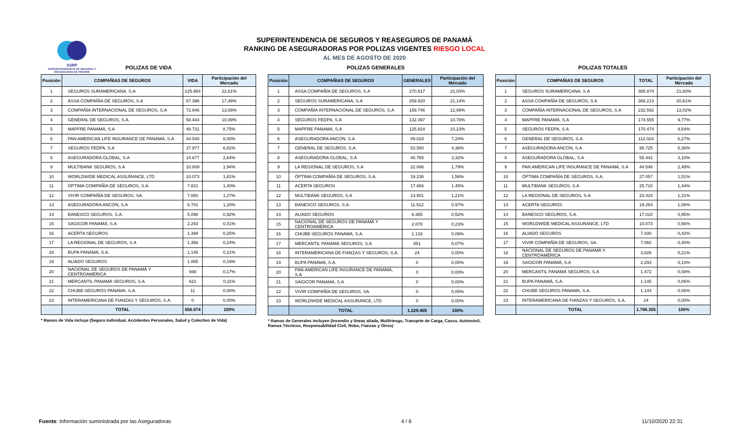SSRP
SUPERINTENDENCIA DE SEGUROS Y REASEGUROS DE PANAMÁ
SUPERINTENDENCIA DE SEGUROS Y REASEGUROS DE PANAMÁ
RANKING DE ASEGURADORAS POR POLIZAS VIGENTES RIESGO LOCAL
AL MES DE AGOSTO DE 2020
POLIZAS DE VIDA
| Posición | COMPAÑIAS DE SEGUROS | VIDA | Participación del Mercado |
| --- | --- | --- | --- |
| 1 | SEGUROS SURAMERICANA, S.A | 125.954 | 22,61% |
| 2 | ASSA COMPAÑÍA DE SEGUROS, S.A | 97.396 | 17,49% |
| 3 | COMPAÑÍA INTERNACIONAL DE SEGUROS, S.A | 72.846 | 13,08% |
| 4 | GENERAL DE SEGUROS, S.A. | 58.444 | 10,49% |
| 5 | MAPFRE PANAMÁ, S.A | 48.731 | 8,75% |
| 6 | PAN AMERICAN LIFE INSURANCE DE PANAMÁ, S.A | 44.548 | 8,00% |
| 7 | SEGUROS FEDPA, S.A | 37.977 | 6,82% |
| 8 | ASEGURADORA GLOBAL, S.A | 14.677 | 2,64% |
| 9 | MULTIBANK SEGUROS, S.A | 10.809 | 1,94% |
| 10 | WORLDWIDE MEDICAL ASSURANCE, LTD | 10.073 | 1,81% |
| 11 | ÓPTIMA COMPAÑÍA DE SEGUROS, S.A. | 7.821 | 1,40% |
| 12 | VIVIR COMPAÑÍA DE SEGUROS, SA. | 7.060 | 1,27% |
| 13 | ASEGURADORA ANCON, S.A | 6.701 | 1,20% |
| 14 | BANESCO SEGUROS, S.A. | 5.098 | 0,92% |
| 15 | SAGICOR PANAMÁ, S.A | 2.293 | 0,41% |
| 16 | ACERTA SEGUROS | 1.398 | 0,25% |
| 17 | LA REGIONAL DE SEGUROS, S.A | 1.358 | 0,24% |
| 18 | BUPA PANAMÁ, S.A. | 1.145 | 0,21% |
| 19 | ALIADO SEGUROS | 1.065 | 0,19% |
| 20 | NACIONAL DE SEGUROS DE PANAMÁ Y CENTROAMÉRICA | 948 | 0,17% |
| 21 | MERCANTIL PANAMÁ SEGUROS, S.A | 621 | 0,11% |
| 22 | CHUBB SEGUROS PANAMA, S.A. | 11 | 0,00% |
| 23 | INTERAMERICANA DE FIANZAS Y SEGUROS, S.A. | 0 | 0,00% |
| | TOTAL | 556.974 | 100% |
* Ramos de Vida incluye (Seguro Individual, Accidentes Personales, Salud y Colectivo de Vida)
POLIZAS GENERALES
| Posición | COMPAÑIAS DE SEGUROS | GENERALES | Participación del Mercado |
| --- | --- | --- | --- |
| 1 | ASSA COMPAÑÍA DE SEGUROS, S.A | 270.817 | 22,03% |
| 2 | SEGUROS SURAMERICANA, S.A | 259.920 | 21,14% |
| 3 | COMPAÑÍA INTERNACIONAL DE SEGUROS, S.A | 159.746 | 12,99% |
| 4 | SEGUROS FEDPA, S.A | 132.497 | 10,78% |
| 5 | MAPFRE PANAMÁ, S.A | 125.824 | 10,23% |
| 6 | ASEGURADORA ANCON, S.A | 89.024 | 7,24% |
| 7 | GENERAL DE SEGUROS, S.A. | 53.580 | 4,36% |
| 8 | ASEGURADORA GLOBAL, S.A | 40.765 | 3,32% |
| 9 | LA REGIONAL DE SEGUROS, S.A | 22.066 | 1,79% |
| 10 | ÓPTIMA COMPAÑÍA DE SEGUROS, S.A. | 19.236 | 1,56% |
| 11 | ACERTA SEGUROS | 17.866 | 1,45% |
| 12 | MULTIBANK SEGUROS, S.A | 14.901 | 1,21% |
| 13 | BANESCO SEGUROS, S.A. | 11.912 | 0,97% |
| 14 | ALIADO SEGUROS | 6.365 | 0,52% |
| 15 | NACIONAL DE SEGUROS DE PANAMÁ Y CENTROAMÉRICA | 2.878 | 0,23% |
| 16 | CHUBB SEGUROS PANAMA, S.A. | 1.133 | 0,09% |
| 17 | MERCANTIL PANAMÁ SEGUROS, S.A | 851 | 0,07% |
| 18 | INTERAMERICANA DE FIANZAS Y SEGUROS, S.A. | 24 | 0,00% |
| 19 | BUPA PANAMÁ, S.A. | 0 | 0,00% |
| 20 | PAN AMERICAN LIFE INSURANCE DE PANAMÁ, S.A | 0 | 0,00% |
| 21 | SAGICOR PANAMÁ, S.A | 0 | 0,00% |
| 22 | VIVIR COMPAÑÍA DE SEGUROS, SA. | 0 | 0,00% |
| 23 | WORLDWIDE MEDICAL ASSURANCE, LTD | 0 | 0,00% |
| | TOTAL | 1.229.405 | 100% |
* Ramos de Generales incluyen (Incendio y líneas aliada, Multiriesgo, Transprte de Carga, Casco, Automóvil, Ramos Técnicos, Responsabilidad Civil, Robo, Fianzas y Otros)
POLIZAS TOTALES
| Posición | COMPAÑIAS DE SEGUROS | TOTAL | Participación del Mercado |
| --- | --- | --- | --- |
| 1 | SEGUROS SURAMERICANA, S.A | 385.874 | 21,60% |
| 2 | ASSA COMPAÑÍA DE SEGUROS, S.A | 368.213 | 20,61% |
| 3 | COMPAÑÍA INTERNACIONAL DE SEGUROS, S.A | 232.592 | 13,02% |
| 4 | MAPFRE PANAMÁ, S.A | 174.555 | 9,77% |
| 5 | SEGUROS FEDPA, S.A | 170.474 | 9,54% |
| 6 | GENERAL DE SEGUROS, S.A. | 112.024 | 6,27% |
| 7 | ASEGURADORA ANCON, S.A | 95.725 | 5,36% |
| 8 | ASEGURADORA GLOBAL, S.A | 55.442 | 3,10% |
| 9 | PAN AMERICAN LIFE INSURANCE DE PANAMÁ, S.A | 44.548 | 2,49% |
| 10 | ÓPTIMA COMPAÑÍA DE SEGUROS, S.A. | 27.057 | 1,51% |
| 11 | MULTIBANK SEGUROS, S.A | 25.710 | 1,44% |
| 12 | LA REGIONAL DE SEGUROS, S.A | 23.424 | 1,31% |
| 13 | ACERTA SEGUROS | 19.264 | 1,08% |
| 14 | BANESCO SEGUROS, S.A. | 17.010 | 0,95% |
| 15 | WORLDWIDE MEDICAL ASSURANCE, LTD | 10.073 | 0,56% |
| 16 | ALIADO SEGUROS | 7.430 | 0,42% |
| 17 | VIVIR COMPAÑÍA DE SEGUROS, SA. | 7.060 | 0,40% |
| 18 | NACIONAL DE SEGUROS DE PANAMÁ Y CENTROAMÉRICA | 3.826 | 0,21% |
| 19 | SAGICOR PANAMÁ, S.A | 2.293 | 0,13% |
| 20 | MERCANTIL PANAMÁ SEGUROS, S.A | 1.472 | 0,08% |
| 21 | BUPA PANAMÁ, S.A. | 1.145 | 0,06% |
| 22 | CHUBB SEGUROS PANAMA, S.A. | 1.144 | 0,06% |
| 23 | INTERAMERICANA DE FIANZAS Y SEGUROS, S.A. | 24 | 0,00% |
| | TOTAL | 1.786.355 | 100% |
Fuente: Información suministrada por las Aseguradoras 4 / 6 11/10/2020 22:31